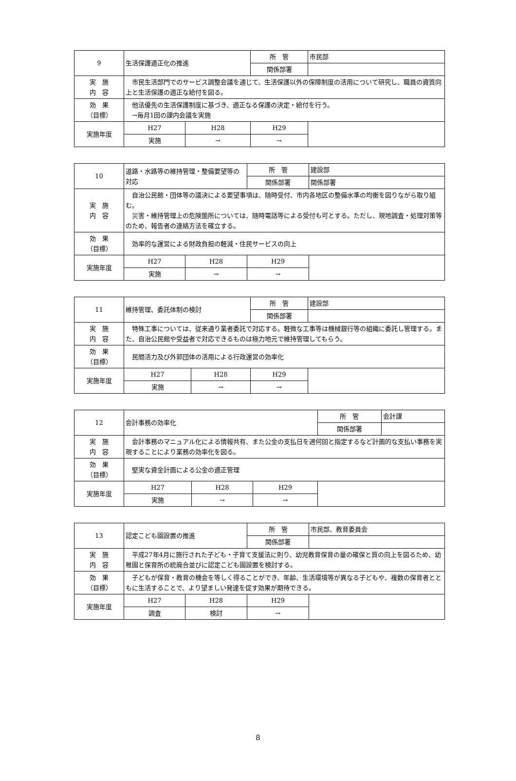| 9 | 生活保護適正化の推進 | | 所 管 | 市民部 |
| | | | 関係部署 | |
| 実 施 内 容 | 市民生活部門でのサービス調整会議を通じて、生活保護以外の保障制度の活用について研究し、職員の資質向上と生活保護の適正な給付を図る。 | | | |
| 効 果 （目標） | 他法優先の生活保護制度に基づき、適正なる保護の決定・給付を行う。 →毎月1回の課内会議を実施 | | | |
| 実施年度 | H27 | H28 | H29 | |
| | 実施 | → | → | |
| 10 | 道路・水路等の維持管理・整備要望等の対応 | | 所 管 | 建設部 |
| | | | 関係部署 | 関係部署 |
| 実 施 内 容 | 自治公民館・団体等の議決による要望事項は、随時受付、市内各地区の整備水準の均衡を図りながら取り組む。 災害・維持管理上の危険箇所については、随時電話等による受付も可とする。ただし、現地調査・処理対策等のため、報告者の連絡方法を確立する。 | | | |
| 効 果 （目標） | 効率的な運営による財政負担の軽減・住民サービスの向上 | | | |
| 実施年度 | H27 | H28 | H29 | |
| | 実施 | → | → | |
| 11 | 維持管理、委託体制の検討 | | 所 管 | 建設部 |
| | | | 関係部署 | |
| 実 施 内 容 | 特殊工事については、従来通り業者委託で対応する。軽微な工事等は機械銀行等の組織に委託し管理する。また、自治公民館や受益者で対応できるものは極力地元で維持管理してもらう。 | | | |
| 効 果 （目標） | 民間活力及び外郭団体の活用による行政運営の効率化 | | | |
| 実施年度 | H27 | H28 | H29 | |
| | 実施 | → | → | |
| 12 | 会計事務の効率化 | | | 所 管 | 会計課 |
| | | | | 関係部署 | |
| 実 施 内 容 | 会計事務のマニュアル化による情報共有、また公金の支払日を週何回と指定するなど計画的な支払い事務を実現することにより業務の効率化を図る。 | | | | |
| 効 果 （目標） | 堅実な資金計画による公金の適正管理 | | | | |
| 実施年度 | H27 | H28 | H29 | | |
| | 実施 | → | → | | |
| 13 | 認定こども園設置の推進 | | 所 管 | 市民部、教育委員会 |
| | | | 関係部署 | |
| 実 施 内 容 | 平成27年4月に施行された子ども・子育て支援法に則り、幼児教育保育の量の確保と質の向上を図るため、幼稚園と保育所の統廃合並びに認定こども園設置を検討する。 | | | |
| 効 果 （目標） | 子どもが保育・教育の機会を等しく得ることができ、年齢、生活環境等が異なる子どもや、複数の保育者とともに生活することで、より望ましい発達を促す効果が期待できる。 | | | |
| 実施年度 | H27 | H28 | H29 | |
| | 調査 | 検討 | → | |
8